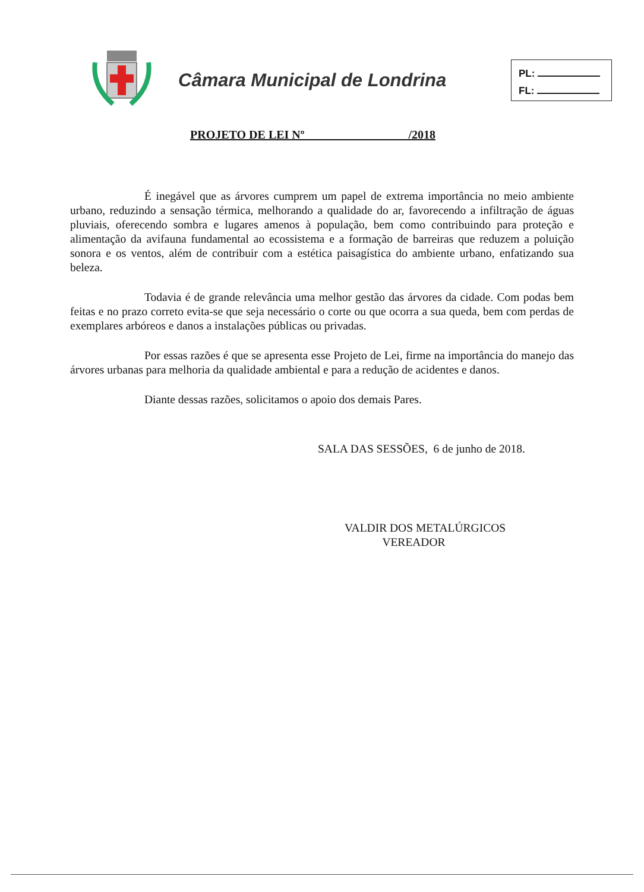Câmara Municipal de Londrina
PL:
FL:
PROJETO DE LEI Nº /2018
É inegável que as árvores cumprem um papel de extrema importância no meio ambiente urbano, reduzindo a sensação térmica, melhorando a qualidade do ar, favorecendo a infiltração de águas pluviais, oferecendo sombra e lugares amenos à população, bem como contribuindo para proteção e alimentação da avifauna fundamental ao ecossistema e a formação de barreiras que reduzem a poluição sonora e os ventos, além de contribuir com a estética paisagística do ambiente urbano, enfatizando sua beleza.
Todavia é de grande relevância uma melhor gestão das árvores da cidade. Com podas bem feitas e no prazo correto evita-se que seja necessário o corte ou que ocorra a sua queda, bem com perdas de exemplares arbóreos e danos a instalações públicas ou privadas.
Por essas razões é que se apresenta esse Projeto de Lei, firme na importância do manejo das árvores urbanas para melhoria da qualidade ambiental e para a redução de acidentes e danos.
Diante dessas razões, solicitamos o apoio dos demais Pares.
SALA DAS SESSÕES, 6 de junho de 2018.
VALDIR DOS METALÚRGICOS
VEREADOR